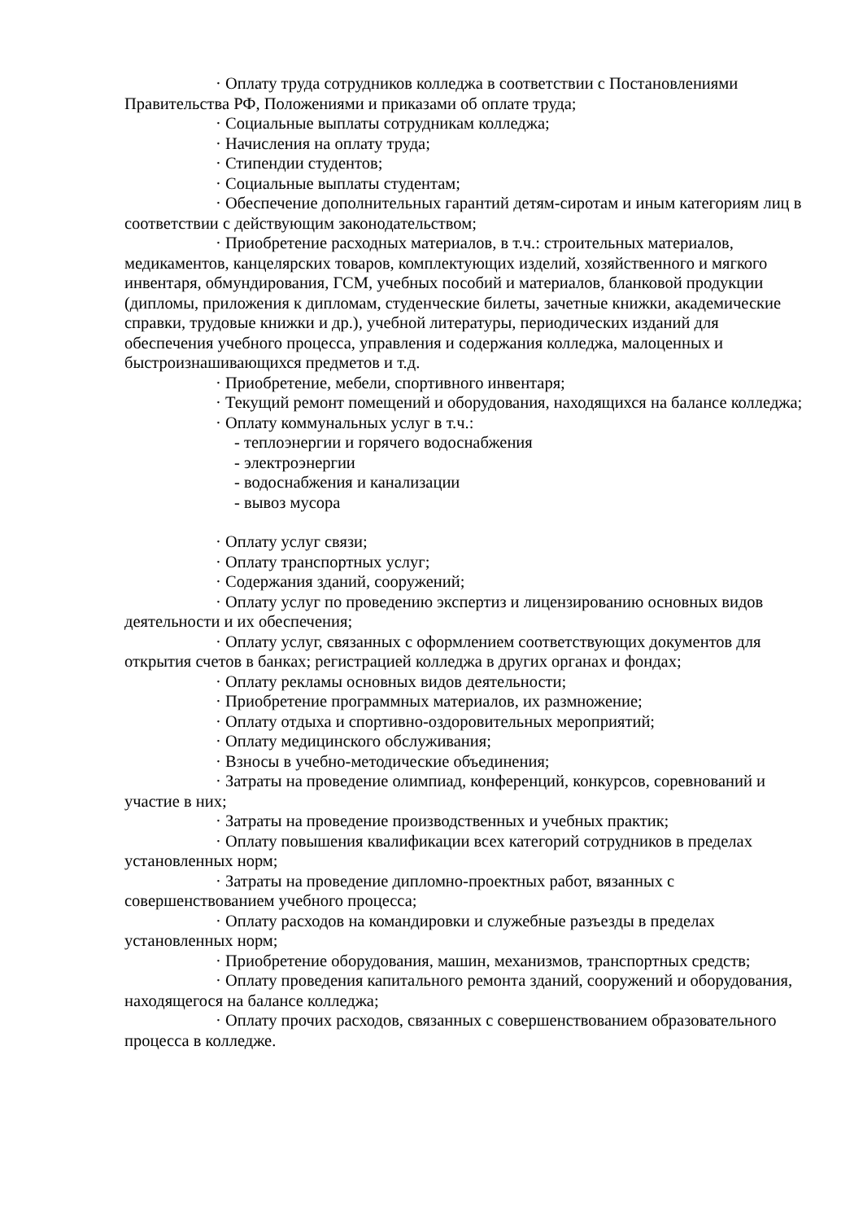· Оплату труда сотрудников колледжа в соответствии с Постановлениями Правительства РФ, Положениями и приказами об оплате труда;
· Социальные выплаты сотрудникам колледжа;
· Начисления на оплату труда;
· Стипендии студентов;
· Социальные выплаты студентам;
· Обеспечение дополнительных гарантий детям-сиротам и иным категориям лиц в соответствии с действующим законодательством;
· Приобретение расходных материалов, в т.ч.: строительных материалов, медикаментов, канцелярских товаров, комплектующих изделий, хозяйственного и мягкого инвентаря, обмундирования, ГСМ, учебных пособий и материалов, бланковой продукции (дипломы, приложения к дипломам, студенческие билеты, зачетные книжки, академические справки, трудовые книжки и др.), учебной литературы, периодических изданий для обеспечения учебного процесса, управления и содержания колледжа, малоценных и быстроизнашивающихся предметов и т.д.
· Приобретение, мебели, спортивного инвентаря;
· Текущий ремонт помещений и оборудования, находящихся на балансе колледжа;
· Оплату коммунальных услуг в т.ч.:
- теплоэнергии и горячего водоснабжения
- электроэнергии
- водоснабжения и канализации
- вывоз мусора
· Оплату услуг связи;
· Оплату транспортных услуг;
· Содержания зданий, сооружений;
· Оплату услуг по проведению экспертиз и лицензированию основных видов деятельности и их обеспечения;
· Оплату услуг, связанных с оформлением соответствующих документов для открытия счетов в банках; регистрацией колледжа в других органах и фондах;
· Оплату рекламы основных видов деятельности;
· Приобретение программных материалов, их размножение;
· Оплату отдыха и спортивно-оздоровительных мероприятий;
· Оплату медицинского обслуживания;
· Взносы в учебно-методические объединения;
· Затраты на проведение олимпиад, конференций, конкурсов, соревнований и участие в них;
· Затраты на проведение производственных и учебных практик;
· Оплату повышения квалификации всех категорий сотрудников в пределах установленных норм;
· Затраты на проведение дипломно-проектных работ, вязанных с совершенствованием учебного процесса;
· Оплату расходов на командировки и служебные разъезды в пределах установленных норм;
· Приобретение оборудования, машин, механизмов, транспортных средств;
· Оплату проведения капитального ремонта зданий, сооружений и оборудования, находящегося на балансе колледжа;
· Оплату прочих расходов, связанных с совершенствованием образовательного процесса в колледже.